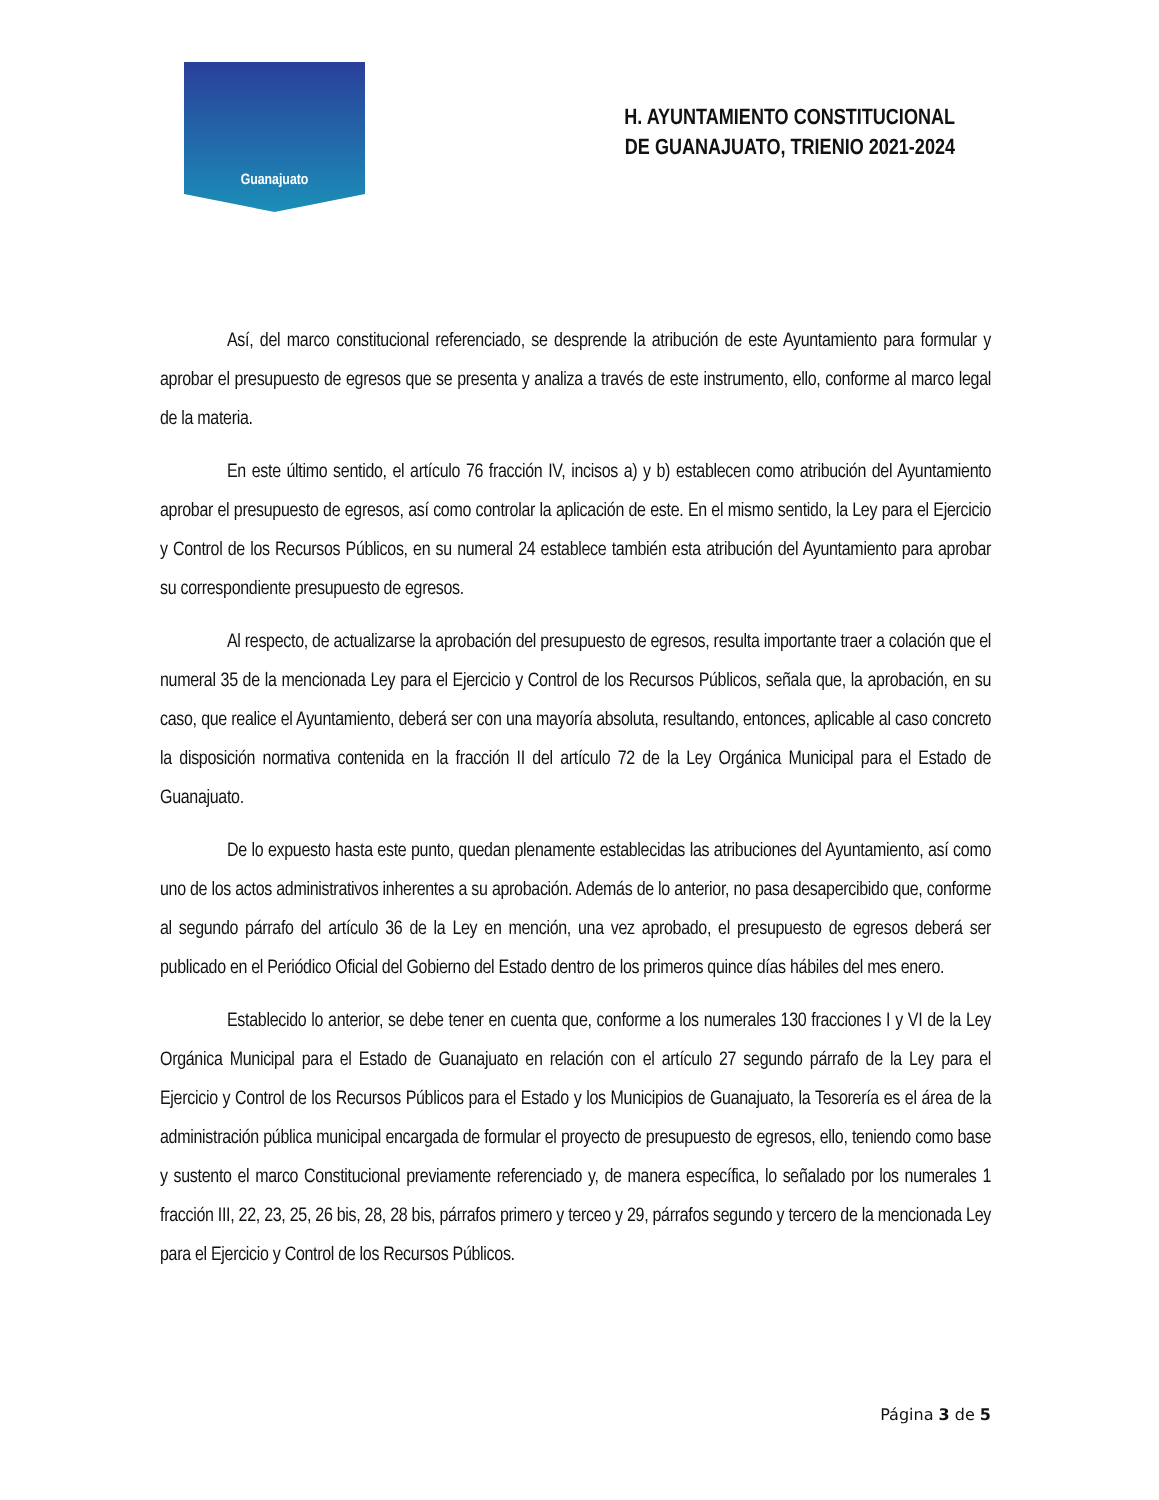Guanajuato
H. AYUNTAMIENTO CONSTITUCIONAL
DE GUANAJUATO, TRIENIO 2021-2024
Así, del marco constitucional referenciado, se desprende la atribución de este Ayuntamiento para formular y aprobar el presupuesto de egresos que se presenta y analiza a través de este instrumento, ello, conforme al marco legal de la materia.
En este último sentido, el artículo 76 fracción IV, incisos a) y b) establecen como atribución del Ayuntamiento aprobar el presupuesto de egresos, así como controlar la aplicación de este. En el mismo sentido, la Ley para el Ejercicio y Control de los Recursos Públicos, en su numeral 24 establece también esta atribución del Ayuntamiento para aprobar su correspondiente presupuesto de egresos.
Al respecto, de actualizarse la aprobación del presupuesto de egresos, resulta importante traer a colación que el numeral 35 de la mencionada Ley para el Ejercicio y Control de los Recursos Públicos, señala que, la aprobación, en su caso, que realice el Ayuntamiento, deberá ser con una mayoría absoluta, resultando, entonces, aplicable al caso concreto la disposición normativa contenida en la fracción II del artículo 72 de la Ley Orgánica Municipal para el Estado de Guanajuato.
De lo expuesto hasta este punto, quedan plenamente establecidas las atribuciones del Ayuntamiento, así como uno de los actos administrativos inherentes a su aprobación. Además de lo anterior, no pasa desapercibido que, conforme al segundo párrafo del artículo 36 de la Ley en mención, una vez aprobado, el presupuesto de egresos deberá ser publicado en el Periódico Oficial del Gobierno del Estado dentro de los primeros quince días hábiles del mes enero.
Establecido lo anterior, se debe tener en cuenta que, conforme a los numerales 130 fracciones I y VI de la Ley Orgánica Municipal para el Estado de Guanajuato en relación con el artículo 27 segundo párrafo de la Ley para el Ejercicio y Control de los Recursos Públicos para el Estado y los Municipios de Guanajuato, la Tesorería es el área de la administración pública municipal encargada de formular el proyecto de presupuesto de egresos, ello, teniendo como base y sustento el marco Constitucional previamente referenciado y, de manera específica, lo señalado por los numerales 1 fracción III, 22, 23, 25, 26 bis, 28, 28 bis, párrafos primero y terceo y 29, párrafos segundo y tercero de la mencionada Ley para el Ejercicio y Control de los Recursos Públicos.
Página 3 de 5